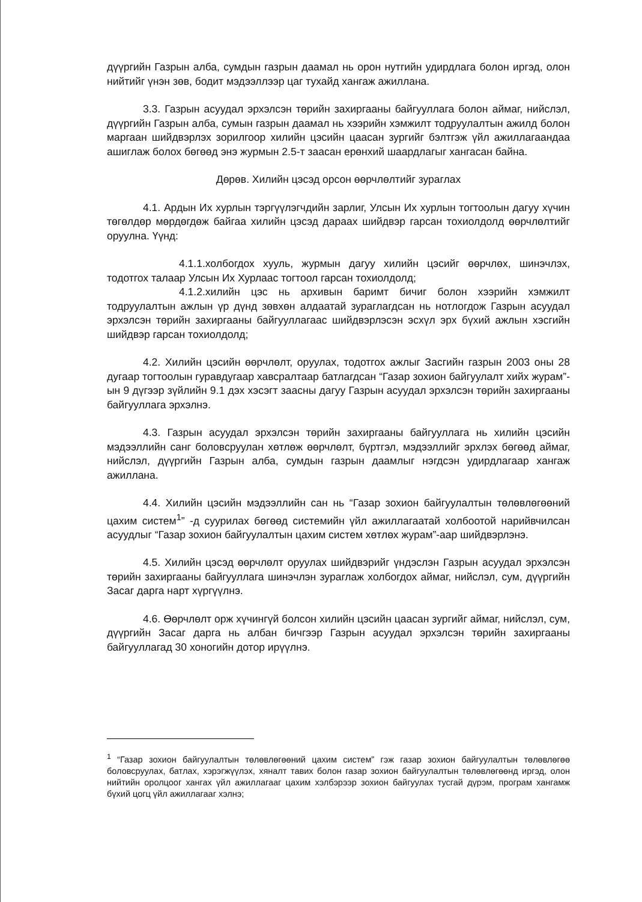дүүргийн Газрын алба, сумдын газрын даамал нь орон нутгийн удирдлага болон иргэд, олон нийтийг үнэн зөв, бодит мэдээллээр цаг тухайд хангаж ажиллана.
3.3. Газрын асуудал эрхэлсэн төрийн захиргааны байгууллага болон аймаг, нийслэл, дүүргийн Газрын алба, сумын газрын даамал нь хээрийн хэмжилт тодруулалтын ажилд болон маргаан шийдвэрлэх зорилгоор хилийн цэсийн цаасан зургийг бэлтгэж үйл ажиллагаандаа ашиглаж болох бөгөөд энэ журмын 2.5-т заасан ерөнхий шаардлагыг хангасан байна.
Дөрөв. Хилийн цэсэд орсон өөрчлөлтийг зураглах
4.1. Ардын Их хурлын тэргүүлэгчдийн зарлиг, Улсын Их хурлын тогтоолын дагуу хүчин төгөлдөр мөрдөгдөж байгаа хилийн цэсэд дараах шийдвэр гарсан тохиолдолд өөрчлөлтийг оруулна. Үүнд:
4.1.1.холбогдох хууль, журмын дагуу хилийн цэсийг өөрчлөх, шинэчлэх, тодотгох талаар Улсын Их Хурлаас тогтоол гарсан тохиолдолд;
4.1.2.хилийн цэс нь архивын баримт бичиг болон хээрийн хэмжилт тодруулалтын ажлын үр дүнд зөвхөн алдаатай зураглагдсан нь нотлогдож Газрын асуудал эрхэлсэн төрийн захиргааны байгууллагаас шийдвэрлэсэн эсхүл эрх бүхий ажлын хэсгийн шийдвэр гарсан тохиолдолд;
4.2. Хилийн цэсийн өөрчлөлт, оруулах, тодотгох ажлыг Засгийн газрын 2003 оны 28 дугаар тогтоолын гуравдугаар хавсралтаар батлагдсан “Газар зохион байгуулалт хийх журам”-ын 9 дүгээр зүйлийн 9.1 дэх хэсэгт заасны дагуу Газрын асуудал эрхэлсэн төрийн захиргааны байгууллага эрхэлнэ.
4.3. Газрын асуудал эрхэлсэн төрийн захиргааны байгууллага нь хилийн цэсийн мэдээллийн санг боловсруулан хөтлөж өөрчлөлт, бүртгэл, мэдээллийг эрхлэх бөгөөд аймаг, нийслэл, дүүргийн Газрын алба, сумдын газрын даамлыг нэгдсэн удирдлагаар хангаж ажиллана.
4.4. Хилийн цэсийн мэдээллийн сан нь “Газар зохион байгуулалтын төлөвлөгөөний цахим систем<sup>1</sup>” -д суурилах бөгөөд системийн үйл ажиллагаатай холбоотой нарийвчилсан асуудлыг “Газар зохион байгуулалтын цахим систем хөтлөх журам”-аар шийдвэрлэнэ.
4.5. Хилийн цэсэд өөрчлөлт оруулах шийдвэрийг үндэслэн Газрын асуудал эрхэлсэн төрийн захиргааны байгууллага шинэчлэн зураглаж холбогдох аймаг, нийслэл, сум, дүүргийн Засаг дарга нарт хүргүүлнэ.
4.6. Өөрчлөлт орж хүчингүй болсон хилийн цэсийн цаасан зургийг аймаг, нийслэл, сум, дүүргийн Засаг дарга нь албан бичгээр Газрын асуудал эрхэлсэн төрийн захиргааны байгууллагад 30 хоногийн дотор ирүүлнэ.
<sup>1</sup> “Газар зохион байгуулалтын төлөвлөгөөний цахим систем” гэж газар зохион байгуулалтын төлөвлөгөө боловсруулах, батлах, хэрэгжүүлэх, хяналт тавих болон газар зохион байгуулалтын төлөвлөгөөнд иргэд, олон нийтийн оролцоог хангах үйл ажиллагааг цахим хэлбэрээр зохион байгуулах тусгай дүрэм, програм хангамж бүхий цогц үйл ажиллагааг хэлнэ;